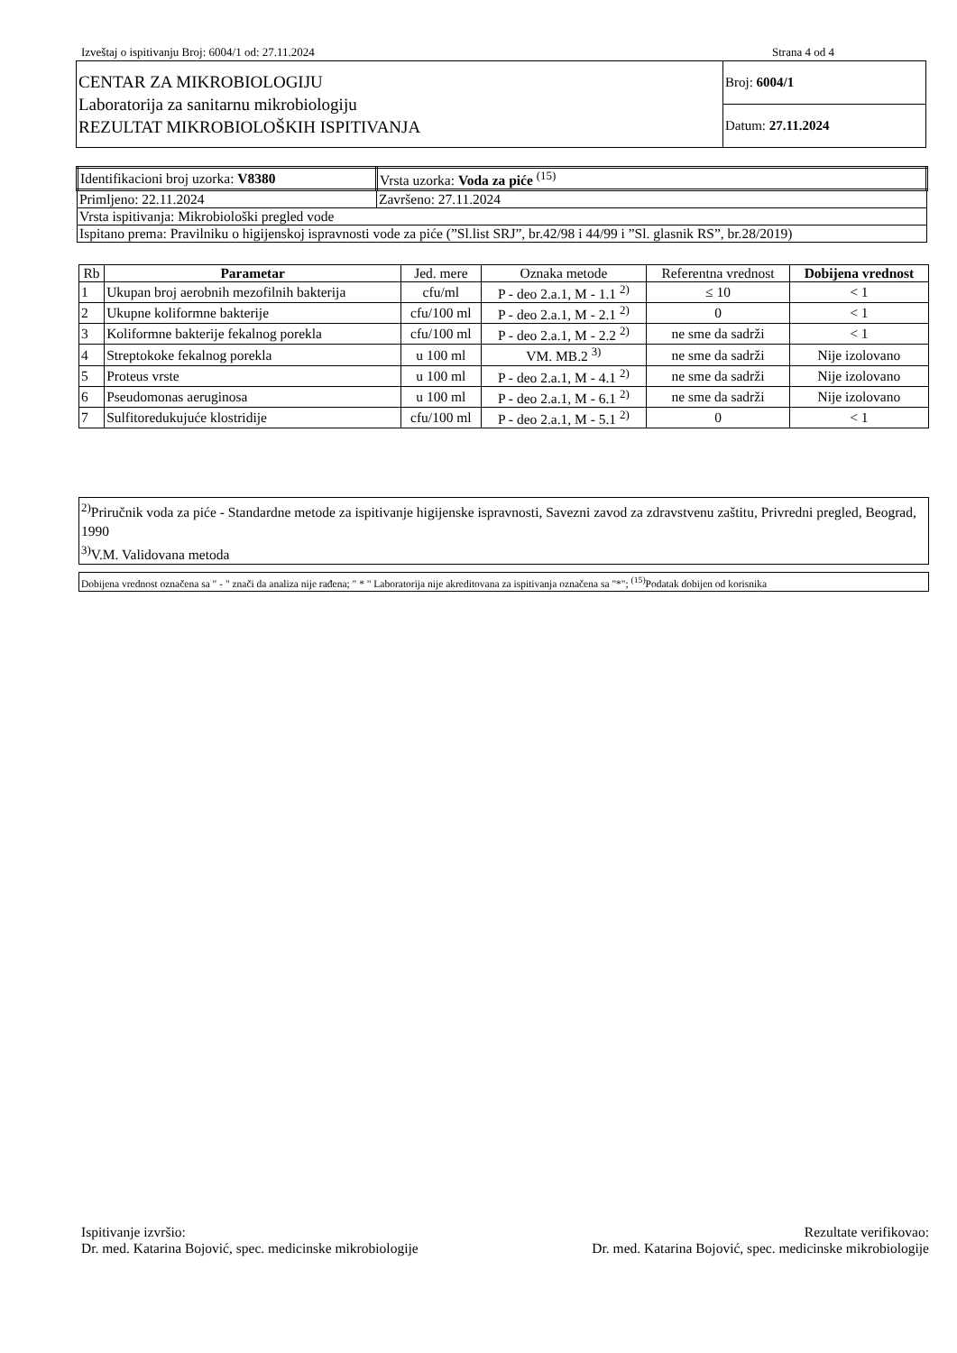Izveštaj o ispitivanju Broj: 6004/1 od: 27.11.2024 Strana 4 od 4
| CENTAR ZA MIKROBIOLOGIJU Laboratorija za sanitarnu mikrobiologiju REZULTAT MIKROBIOLOŠKIH ISPITIVANJA | Broj: 6004/1 |
| | Datum: 27.11.2024 |
| Identifikacioni broj uzorka: V8380 | Vrsta uzorka: Voda za piće <sup>(15)</sup> |
| Primljeno: 22.11.2024 | Završeno: 27.11.2024 |
| Vrsta ispitivanja: Mikrobiološki pregled vode | |
| Ispitano prema: Pravilniku o higijenskoj ispravnosti vode za piće (”Sl.list SRJ”, br.42/98 i 44/99 i ”Sl. glasnik RS”, br.28/2019) | |
| Rb | Parametar | Jed. mere | Oznaka metode | Referentna vrednost | Dobijena vrednost |
| --- | --- | --- | --- | --- | --- |
| 1 | Ukupan broj aerobnih mezofilnih bakterija | cfu/ml | P - deo 2.a.1, M - 1.1 <sup>2)</sup> | ≤ 10 | < 1 |
| 2 | Ukupne koliformne bakterije | cfu/100 ml | P - deo 2.a.1, M - 2.1 <sup>2)</sup> | 0 | < 1 |
| 3 | Koliformne bakterije fekalnog porekla | cfu/100 ml | P - deo 2.a.1, M - 2.2 <sup>2)</sup> | ne sme da sadrži | < 1 |
| 4 | Streptokoke fekalnog porekla | u 100 ml | VM. MB.2 <sup>3)</sup> | ne sme da sadrži | Nije izolovano |
| 5 | Proteus vrste | u 100 ml | P - deo 2.a.1, M - 4.1 <sup>2)</sup> | ne sme da sadrži | Nije izolovano |
| 6 | Pseudomonas aeruginosa | u 100 ml | P - deo 2.a.1, M - 6.1 <sup>2)</sup> | ne sme da sadrži | Nije izolovano |
| 7 | Sulfitoredukujuće klostridije | cfu/100 ml | P - deo 2.a.1, M - 5.1 <sup>2)</sup> | 0 | < 1 |
<sup>2)</sup> Priručnik voda za piće - Standardne metode za ispitivanje higijenske ispravnosti, Savezni zavod za zdravstvenu zaštitu, Privredni pregled, Beograd, 1990
<sup>3)</sup> V.M. Validovana metoda
Dobijena vrednost označena sa " - " znači da analiza nije rađena; " * " Laboratorija nije akreditovana za ispitivanja označena sa "*"; <sup>(15)</sup>Podatak dobijen od korisnika
Ispitivanje izvršio:
Dr. med. Katarina Bojović, spec. medicinske mikrobiologije
Rezultate verifikovao:
Dr. med. Katarina Bojović, spec. medicinske mikrobiologije